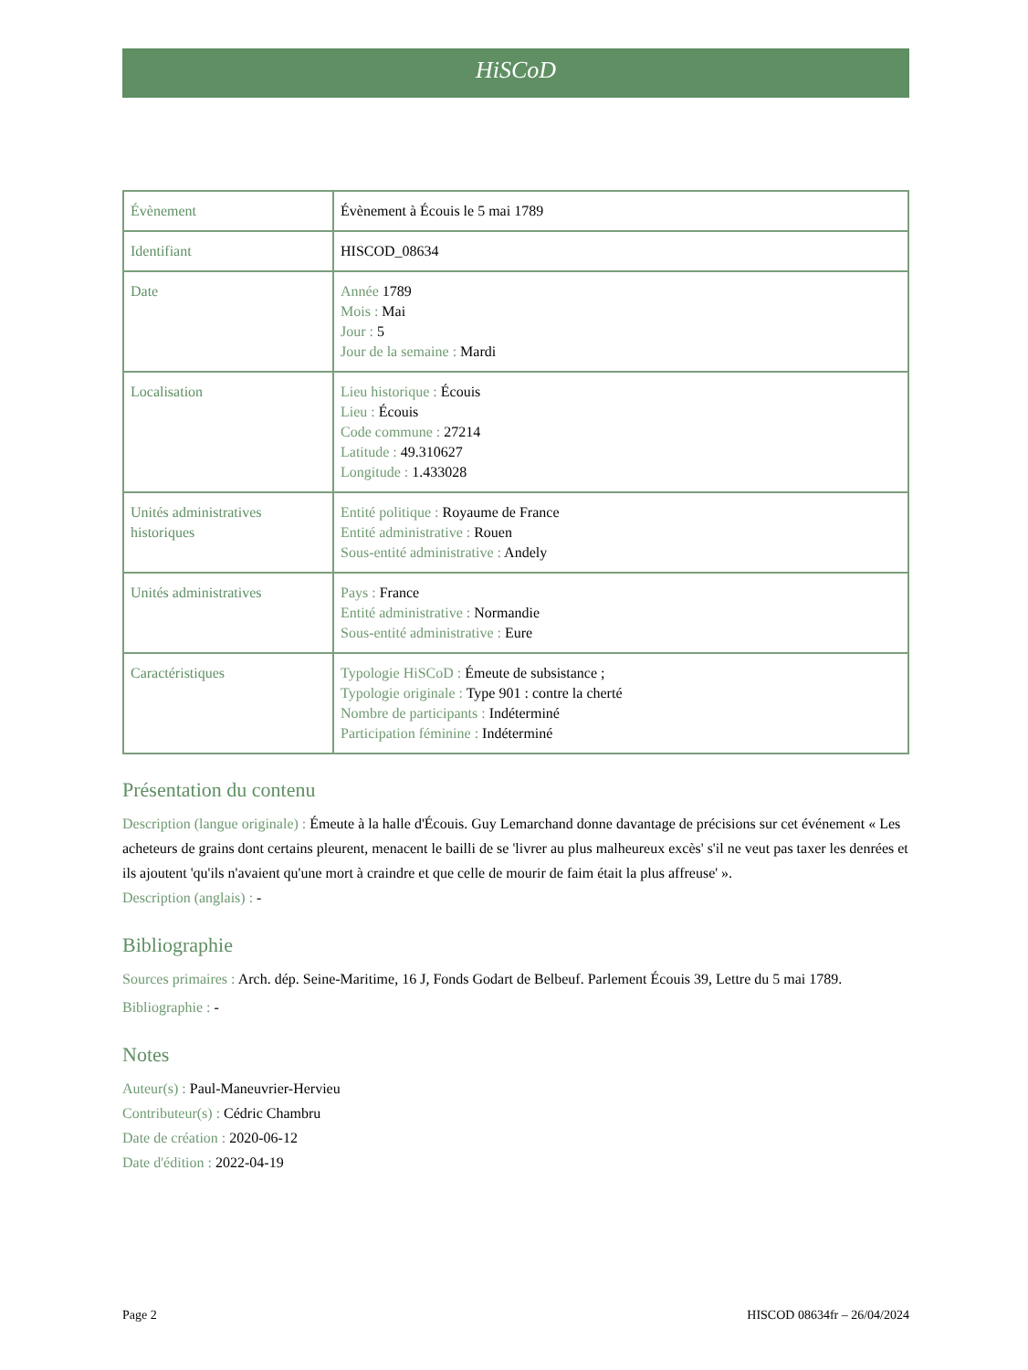HiSCoD
| Évènement | Évènement à Écouis le 5 mai 1789 |
| Identifiant | HISCOD_08634 |
| Date | Année 1789 Mois : Mai Jour : 5 Jour de la semaine : Mardi |
| Localisation | Lieu historique : Écouis Lieu : Écouis Code commune : 27214 Latitude : 49.310627 Longitude : 1.433028 |
| Unités administratives historiques | Entité politique : Royaume de France Entité administrative : Rouen Sous-entité administrative : Andely |
| Unités administratives | Pays : France Entité administrative : Normandie Sous-entité administrative : Eure |
| Caractéristiques | Typologie HiSCoD : Émeute de subsistance ; Typologie originale : Type 901 : contre la cherté Nombre de participants : Indéterminé Participation féminine : Indéterminé |
Présentation du contenu
Description (langue originale) : Émeute à la halle d'Écouis. Guy Lemarchand donne davantage de précisions sur cet événement « Les acheteurs de grains dont certains pleurent, menacent le bailli de se 'livrer au plus malheureux excès' s'il ne veut pas taxer les denrées et ils ajoutent 'qu'ils n'avaient qu'une mort à craindre et que celle de mourir de faim était la plus affreuse' ».
Description (anglais) : -
Bibliographie
Sources primaires : Arch. dép. Seine-Maritime, 16 J, Fonds Godart de Belbeuf. Parlement Écouis 39, Lettre du 5 mai 1789.
Bibliographie : -
Notes
Auteur(s) : Paul-Maneuvrier-Hervieu
Contributeur(s) : Cédric Chambru
Date de création : 2020-06-12
Date d'édition : 2022-04-19
Page 2 HISCOD 08634fr – 26/04/2024